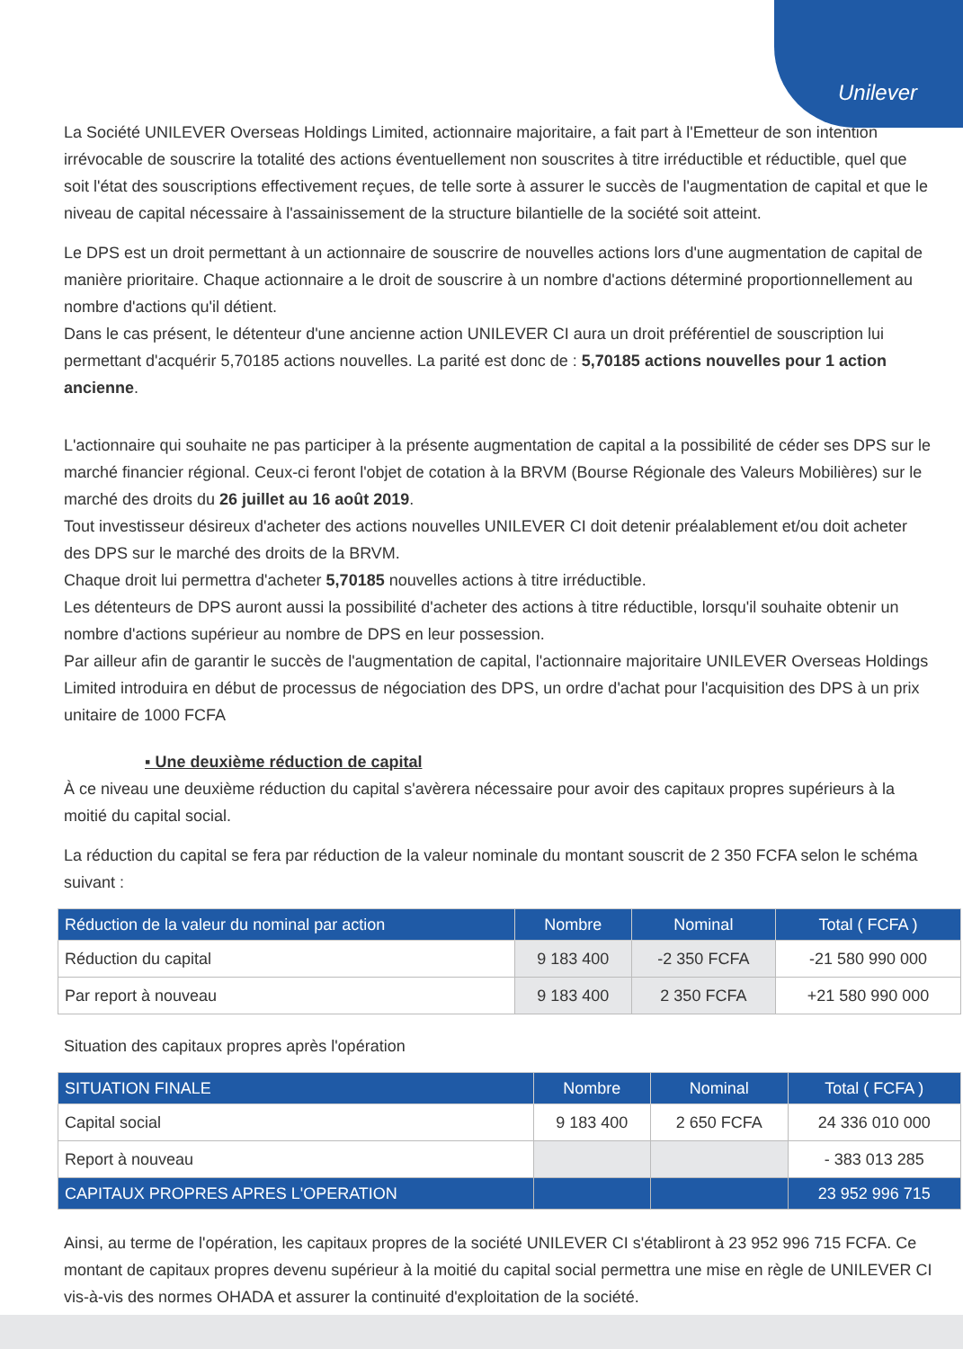Unilever
La Société UNILEVER Overseas Holdings Limited, actionnaire majoritaire, a fait part à l'Emetteur de son intention irrévocable de souscrire la totalité des actions éventuellement non souscrites à titre irréductible et réductible, quel que soit l'état des souscriptions effectivement reçues, de telle sorte à assurer le succès de l'augmentation de capital et que le niveau de capital nécessaire à l'assainissement de la structure bilantielle de la société soit atteint.
Le DPS est un droit permettant à un actionnaire de souscrire de nouvelles actions lors d'une augmentation de capital de manière prioritaire. Chaque actionnaire a le droit de souscrire à un nombre d'actions déterminé proportionnellement au nombre d'actions qu'il détient.
Dans le cas présent, le détenteur d'une ancienne action UNILEVER CI aura un droit préférentiel de souscription lui permettant d'acquérir 5,70185 actions nouvelles. La parité est donc de : 5,70185 actions nouvelles pour 1 action ancienne.
L'actionnaire qui souhaite ne pas participer à la présente augmentation de capital a la possibilité de céder ses DPS sur le marché financier régional. Ceux-ci feront l'objet de cotation à la BRVM (Bourse Régionale des Valeurs Mobilières) sur le marché des droits du 26 juillet au 16 août 2019.
Tout investisseur désireux d'acheter des actions nouvelles UNILEVER CI doit detenir préalablement et/ou doit acheter des DPS sur le marché des droits de la BRVM.
Chaque droit lui permettra d'acheter 5,70185 nouvelles actions à titre irréductible.
Les détenteurs de DPS auront aussi la possibilité d'acheter des actions à titre réductible, lorsqu'il souhaite obtenir un nombre d'actions supérieur au nombre de DPS en leur possession.
Par ailleur afin de garantir le succès de l'augmentation de capital, l'actionnaire majoritaire UNILEVER Overseas Holdings Limited introduira en début de processus de négociation des DPS, un ordre d'achat pour l'acquisition des DPS à un prix unitaire de 1000 FCFA
▪ Une deuxième réduction de capital
À ce niveau une deuxième réduction du capital s'avèrera nécessaire pour avoir des capitaux propres supérieurs à la moitié du capital social.
La réduction du capital se fera par réduction de la valeur nominale du montant souscrit de 2 350 FCFA selon le schéma suivant :
| Réduction de la valeur du nominal par action | Nombre | Nominal | Total ( FCFA ) |
| --- | --- | --- | --- |
| Réduction du capital | 9 183 400 | -2 350 FCFA | -21 580 990 000 |
| Par report à nouveau | 9 183 400 | 2 350 FCFA | +21 580 990 000 |
Situation des capitaux propres après l'opération
| SITUATION FINALE | Nombre | Nominal | Total ( FCFA ) |
| --- | --- | --- | --- |
| Capital social | 9 183 400 | 2 650 FCFA | 24 336 010 000 |
| Report à nouveau | | | - 383 013 285 |
| CAPITAUX PROPRES APRES L'OPERATION | | | 23 952 996 715 |
Ainsi, au terme de l'opération, les capitaux propres de la société UNILEVER CI s'établiront à 23 952 996 715 FCFA. Ce montant de capitaux propres devenu supérieur à la moitié du capital social permettra une mise en règle de UNILEVER CI vis-à-vis des normes OHADA et assurer la continuité d'exploitation de la société.